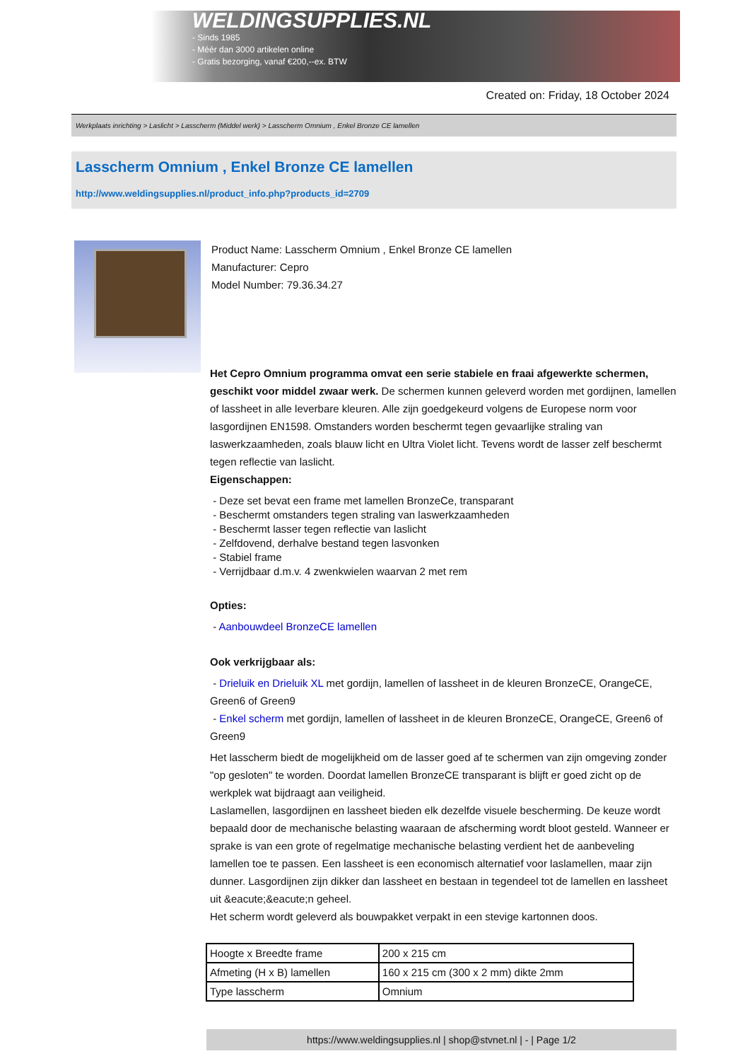WELDINGSUPPLIES.NL
- Sinds 1985
- Méér dan 3000 artikelen online
- Gratis bezorging, vanaf €200,--ex. BTW
Created on: Friday, 18 October 2024
Werkplaats inrichting > Laslicht > Lasscherm (Middel werk) > Lasscherm Omnium , Enkel Bronze CE lamellen
Lasscherm Omnium , Enkel Bronze CE lamellen
http://www.weldingsupplies.nl/product_info.php?products_id=2709
Product Name: Lasscherm Omnium , Enkel Bronze CE lamellen
Manufacturer: Cepro
Model Number: 79.36.34.27
Het Cepro Omnium programma omvat een serie stabiele en fraai afgewerkte schermen, geschikt voor middel zwaar werk. De schermen kunnen geleverd worden met gordijnen, lamellen of lassheet in alle leverbare kleuren. Alle zijn goedgekeurd volgens de Europese norm voor lasgordijnen EN1598. Omstanders worden beschermt tegen gevaarlijke straling van laswerkzaamheden, zoals blauw licht en Ultra Violet licht. Tevens wordt de lasser zelf beschermt tegen reflectie van laslicht.
Eigenschappen:
- Deze set bevat een frame met lamellen BronzeCe, transparant
- Beschermt omstanders tegen straling van laswerkzaamheden
- Beschermt lasser tegen reflectie van laslicht
- Zelfdovend, derhalve bestand tegen lasvonken
- Stabiel frame
- Verrijdbaar d.m.v. 4 zwenkwielen waarvan 2 met rem
Opties:
- Aanbouwdeel BronzeCE lamellen
Ook verkrijgbaar als:
- Drieluik en Drieluik XL met gordijn, lamellen of lassheet in de kleuren BronzeCE, OrangeCE, Green6 of Green9
- Enkel scherm met gordijn, lamellen of lassheet in de kleuren BronzeCE, OrangeCE, Green6 of Green9
Het lasscherm biedt de mogelijkheid om de lasser goed af te schermen van zijn omgeving zonder "op gesloten" te worden. Doordat lamellen BronzeCE transparant is blijft er goed zicht op de werkplek wat bijdraagt aan veiligheid.
Laslamellen, lasgordijnen en lassheet bieden elk dezelfde visuele bescherming. De keuze wordt bepaald door de mechanische belasting waaraan de afscherming wordt bloot gesteld. Wanneer er sprake is van een grote of regelmatige mechanische belasting verdient het de aanbeveling lamellen toe te passen. Een lassheet is een economisch alternatief voor laslamellen, maar zijn dunner. Lasgordijnen zijn dikker dan lassheet en bestaan in tegendeel tot de lamellen en lassheet uit &eacute;&eacute;n geheel.
Het scherm wordt geleverd als bouwpakket verpakt in een stevige kartonnen doos.
| Hoogte x Breedte frame | 200 x 215 cm |
| Afmeting (H x B) lamellen | 160 x 215 cm (300 x 2 mm) dikte 2mm |
| Type lasscherm | Omnium |
https://www.weldingsupplies.nl | shop@stvnet.nl | - | Page 1/2